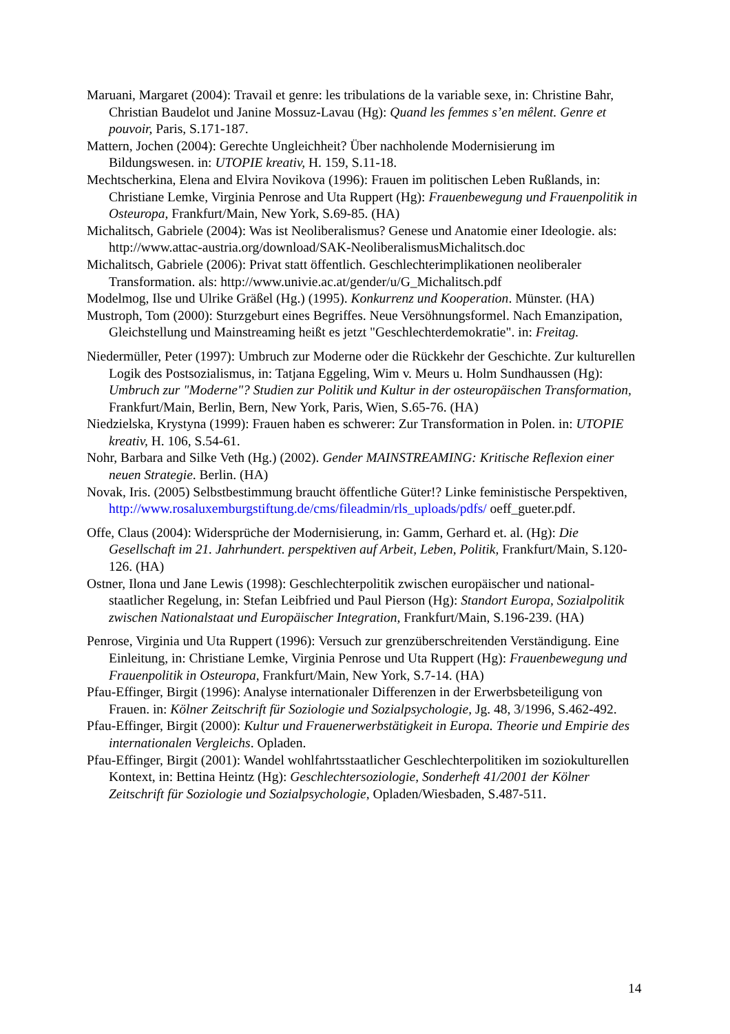Maruani, Margaret (2004): Travail et genre: les tribulations de la variable sexe, in: Christine Bahr, Christian Baudelot und Janine Mossuz-Lavau (Hg): Quand les femmes s’en mêlent. Genre et pouvoir, Paris, S.171-187.
Mattern, Jochen (2004): Gerechte Ungleichheit? Über nachholende Modernisierung im Bildungswesen. in: UTOPIE kreativ, H. 159, S.11-18.
Mechtscherkina, Elena and Elvira Novikova (1996): Frauen im politischen Leben Rußlands, in: Christiane Lemke, Virginia Penrose and Uta Ruppert (Hg): Frauenbewegung und Frauenpolitik in Osteuropa, Frankfurt/Main, New York, S.69-85. (HA)
Michalitsch, Gabriele (2004): Was ist Neoliberalismus? Genese und Anatomie einer Ideologie. als: http://www.attac-austria.org/download/SAK-NeoliberalismusMichalitsch.doc
Michalitsch, Gabriele (2006): Privat statt öffentlich. Geschlechterimplikationen neoliberaler Transformation. als: http://www.univie.ac.at/gender/u/G_Michalitsch.pdf
Modelmog, Ilse und Ulrike Gräßel (Hg.) (1995). Konkurrenz und Kooperation. Münster. (HA)
Mustroph, Tom (2000): Sturzgeburt eines Begriffes. Neue Versöhnungsformel. Nach Emanzipation, Gleichstellung und Mainstreaming heißt es jetzt "Geschlechterdemokratie". in: Freitag.
Niedermüller, Peter (1997): Umbruch zur Moderne oder die Rückkehr der Geschichte. Zur kulturellen Logik des Postsozialismus, in: Tatjana Eggeling, Wim v. Meurs u. Holm Sundhaussen (Hg): Umbruch zur "Moderne"? Studien zur Politik und Kultur in der osteuropäischen Transformation, Frankfurt/Main, Berlin, Bern, New York, Paris, Wien, S.65-76. (HA)
Niedzielska, Krystyna (1999): Frauen haben es schwerer: Zur Transformation in Polen. in: UTOPIE kreativ, H. 106, S.54-61.
Nohr, Barbara and Silke Veth (Hg.) (2002). Gender MAINSTREAMING: Kritische Reflexion einer neuen Strategie. Berlin. (HA)
Novak, Iris. (2005) Selbstbestimmung braucht öffentliche Güter!? Linke feministische Perspektiven, http://www.rosaluxemburgstiftung.de/cms/fileadmin/rls_uploads/pdfs/ oeff_gueter.pdf.
Offe, Claus (2004): Widersprüche der Modernisierung, in: Gamm, Gerhard et. al. (Hg): Die Gesellschaft im 21. Jahrhundert. perspektiven auf Arbeit, Leben, Politik, Frankfurt/Main, S.120-126. (HA)
Ostner, Ilona und Jane Lewis (1998): Geschlechterpolitik zwischen europäischer und national-staatlicher Regelung, in: Stefan Leibfried und Paul Pierson (Hg): Standort Europa, Sozialpolitik zwischen Nationalstaat und Europäischer Integration, Frankfurt/Main, S.196-239. (HA)
Penrose, Virginia und Uta Ruppert (1996): Versuch zur grenzüberschreitenden Verständigung. Eine Einleitung, in: Christiane Lemke, Virginia Penrose und Uta Ruppert (Hg): Frauenbewegung und Frauenpolitik in Osteuropa, Frankfurt/Main, New York, S.7-14. (HA)
Pfau-Effinger, Birgit (1996): Analyse internationaler Differenzen in der Erwerbsbeteiligung von Frauen. in: Kölner Zeitschrift für Soziologie und Sozialpsychologie, Jg. 48, 3/1996, S.462-492.
Pfau-Effinger, Birgit (2000): Kultur und Frauenerwerbstätigkeit in Europa. Theorie und Empirie des internationalen Vergleichs. Opladen.
Pfau-Effinger, Birgit (2001): Wandel wohlfahrtsstaatlicher Geschlechterpolitiken im soziokulturellen Kontext, in: Bettina Heintz (Hg): Geschlechtersoziologie, Sonderheft 41/2001 der Kölner Zeitschrift für Soziologie und Sozialpsychologie, Opladen/Wiesbaden, S.487-511.
14